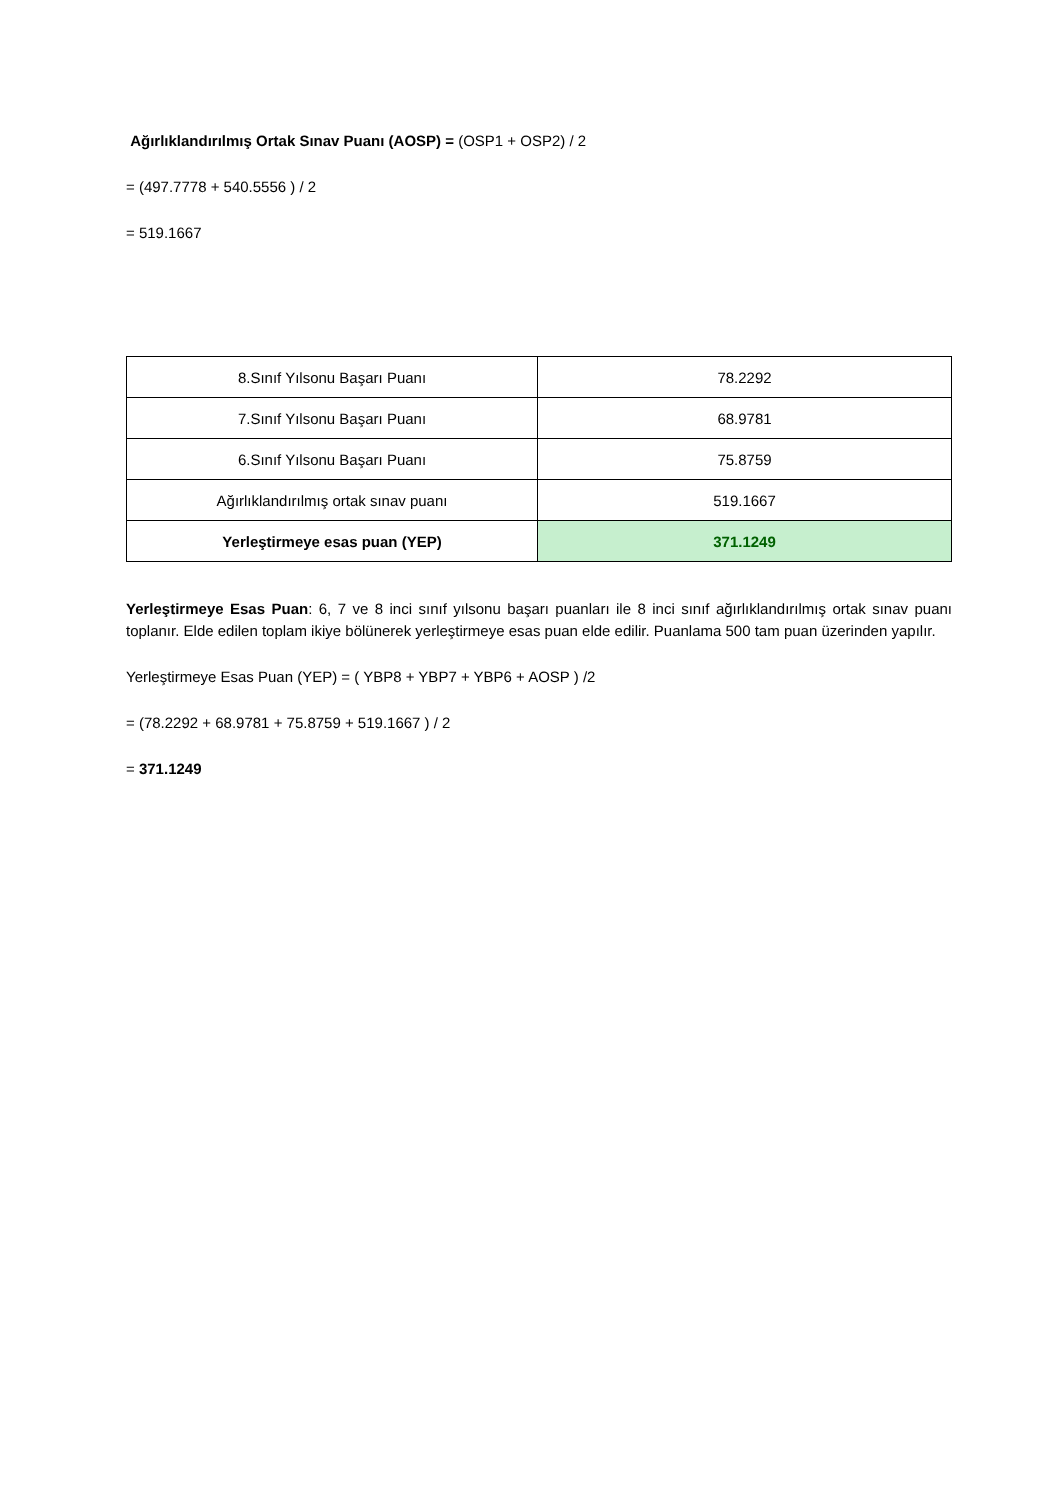Ağırlıklandırılmış Ortak Sınav Puanı (AOSP) = (OSP1 + OSP2) / 2
= (497.7778 + 540.5556 ) / 2
= 519.1667
| 8.Sınıf Yılsonu Başarı Puanı | 78.2292 |
| 7.Sınıf Yılsonu Başarı Puanı | 68.9781 |
| 6.Sınıf Yılsonu Başarı Puanı | 75.8759 |
| Ağırlıklandırılmış ortak sınav puanı | 519.1667 |
| Yerleştirmeye esas puan (YEP) | 371.1249 |
Yerleştirmeye Esas Puan: 6, 7 ve 8 inci sınıf yılsonu başarı puanları ile 8 inci sınıf ağırlıklandırılmış ortak sınav puanı toplanır. Elde edilen toplam ikiye bölünerek yerleştirmeye esas puan elde edilir. Puanlama 500 tam puan üzerinden yapılır.
Yerleştirmeye Esas Puan (YEP) = ( YBP8 + YBP7 + YBP6 + AOSP ) /2
= (78.2292 + 68.9781 + 75.8759 + 519.1667 ) / 2
= 371.1249